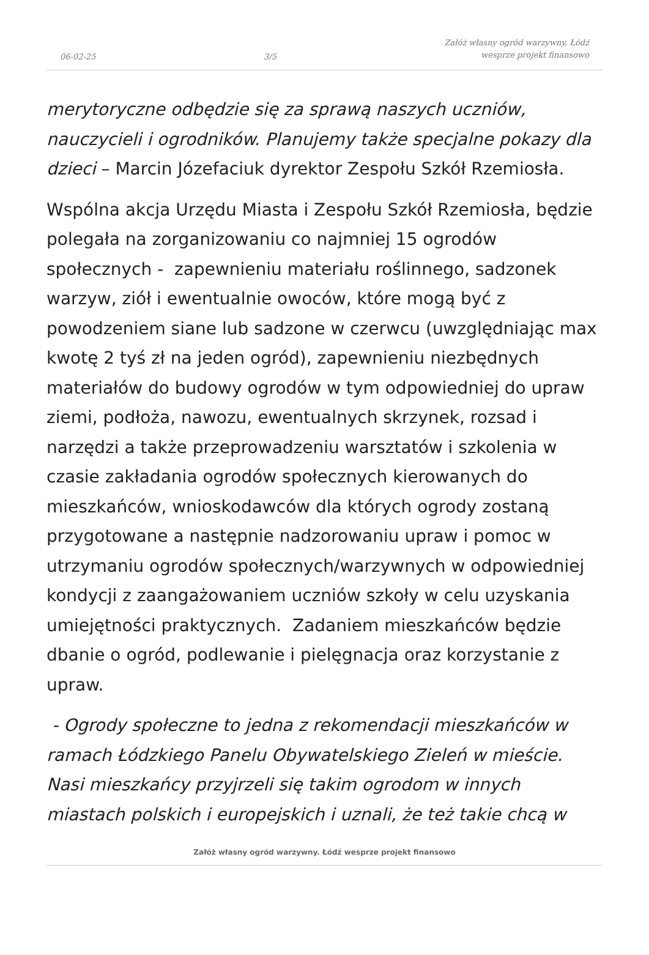06-02-25 3/5 Załóż własny ogród warzywny. Łódź
wesprze projekt finansowo
merytoryczne odbędzie się za sprawą naszych uczniów, nauczycieli i ogrodników. Planujemy także specjalne pokazy dla dzieci – Marcin Józefaciuk dyrektor Zespołu Szkół Rzemiosła.
Wspólna akcja Urzędu Miasta i Zespołu Szkół Rzemiosła, będzie polegała na zorganizowaniu co najmniej 15 ogrodów społecznych - zapewnieniu materiału roślinnego, sadzonek warzyw, ziół i ewentualnie owoców, które mogą być z powodzeniem siane lub sadzone w czerwcu (uwzględniając max kwotę 2 tyś zł na jeden ogród), zapewnieniu niezbędnych materiałów do budowy ogrodów w tym odpowiedniej do upraw ziemi, podłoża, nawozu, ewentualnych skrzynek, rozsad i narzędzi a także przeprowadzeniu warsztatów i szkolenia w czasie zakładania ogrodów społecznych kierowanych do mieszkańców, wnioskodawców dla których ogrody zostaną przygotowane a następnie nadzorowaniu upraw i pomoc w utrzymaniu ogrodów społecznych/warzywnych w odpowiedniej kondycji z zaangażowaniem uczniów szkoły w celu uzyskania umiejętności praktycznych. Zadaniem mieszkańców będzie dbanie o ogród, podlewanie i pielęgnacja oraz korzystanie z upraw.
- Ogrody społeczne to jedna z rekomendacji mieszkańców w ramach Łódzkiego Panelu Obywatelskiego Zieleń w mieście. Nasi mieszkańcy przyjrzeli się takim ogrodom w innych miastach polskich i europejskich i uznali, że też takie chcą w
Załóż własny ogród warzywny. Łódź wesprze projekt finansowo